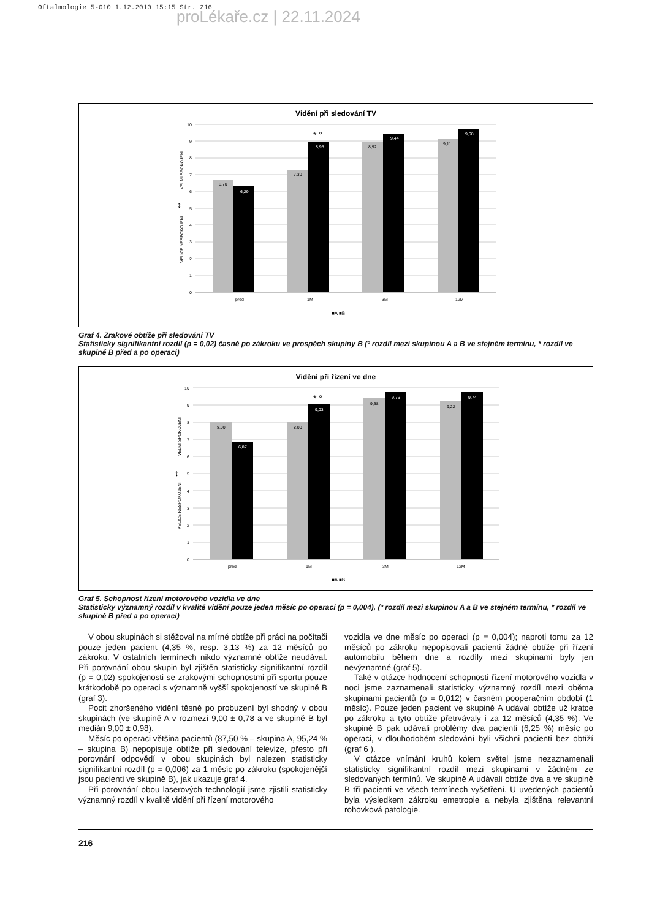Oftalmologie 5-010 1.12.2010 15:15 Str. 216
proLékaře.cz | 22.11.2024
Vidění při sledování TV
0
1
2
3
4
5
6
7
8
9
10
6,70
6,29
7,30
8,95
8,92
9,44
9,11
9,68
* °
před
1M
3M
12M
VELICE NESPOKOJENI
VELMI SPOKOJENI
↕
■A ■B
Graf 4. Zrakové obtíže při sledování TV
Statisticky signifikantní rozdíl (p = 0,02) časně po zákroku ve prospěch skupiny B (º rozdíl mezi skupinou A a B ve stejném termínu, * rozdíl ve skupině B před a po operaci)
Vidění při řízení ve dne
0
1
2
3
4
5
6
7
8
9
10
8,00
6,87
8,00
9,03
9,38
9,76
9,22
9,74
* °
před
1M
3M
12M
VELICE NESPOKOJENI
VELMI SPOKOJENI
↕
■A ■B
Graf 5. Schopnost řízení motorového vozidla ve dne
Statisticky významný rozdíl v kvalitě vidění pouze jeden měsíc po operaci (p = 0,004), (º rozdíl mezi skupinou A a B ve stejném termínu, * rozdíl ve skupině B před a po operaci)
V obou skupinách si stěžoval na mírné obtíže při práci na počítači pouze jeden pacient (4,35 %, resp. 3,13 %) za 12 měsíců po zákroku. V ostatních termínech nikdo významné obtíže neudával. Při porovnání obou skupin byl zjištěn statisticky signifikantní rozdíl (p = 0,02) spokojenosti se zrakovými schopnostmi při sportu pouze krátkodobě po operaci s významně vyšší spokojeností ve skupině B (graf 3).
Pocit zhoršeného vidění těsně po probuzení byl shodný v obou skupinách (ve skupině A v rozmezí 9,00 ± 0,78 a ve skupině B byl medián 9,00 ± 0,98).
Měsíc po operaci většina pacientů (87,50 % – skupina A, 95,24 % – skupina B) nepopisuje obtíže při sledování televize, přesto při porovnání odpovědí v obou skupinách byl nalezen statisticky signifikantní rozdíl (p = 0,006) za 1 měsíc po zákroku (spokojenější jsou pacienti ve skupině B), jak ukazuje graf 4.
Při porovnání obou laserových technologií jsme zjistili statisticky významný rozdíl v kvalitě vidění při řízení motorového
vozidla ve dne měsíc po operaci (p = 0,004); naproti tomu za 12 měsíců po zákroku nepopisovali pacienti žádné obtíže při řízení automobilu během dne a rozdíly mezi skupinami byly jen nevýznamné (graf 5).
Také v otázce hodnocení schopnosti řízení motorového vozidla v noci jsme zaznamenali statisticky významný rozdíl mezi oběma skupinami pacientů (p = 0,012) v časném pooperačním období (1 měsíc). Pouze jeden pacient ve skupině A udával obtíže už krátce po zákroku a tyto obtíže přetrvávaly i za 12 měsíců (4,35 %). Ve skupině B pak udávali problémy dva pacienti (6,25 %) měsíc po operaci, v dlouhodobém sledování byli všichni pacienti bez obtíží (graf 6 ).
V otázce vnímání kruhů kolem světel jsme nezaznamenali statisticky signifikantní rozdíl mezi skupinami v žádném ze sledovaných termínů. Ve skupině A udávali obtíže dva a ve skupině B tři pacienti ve všech termínech vyšetření. U uvedených pacientů byla výsledkem zákroku emetropie a nebyla zjištěna relevantní rohovková patologie.
216